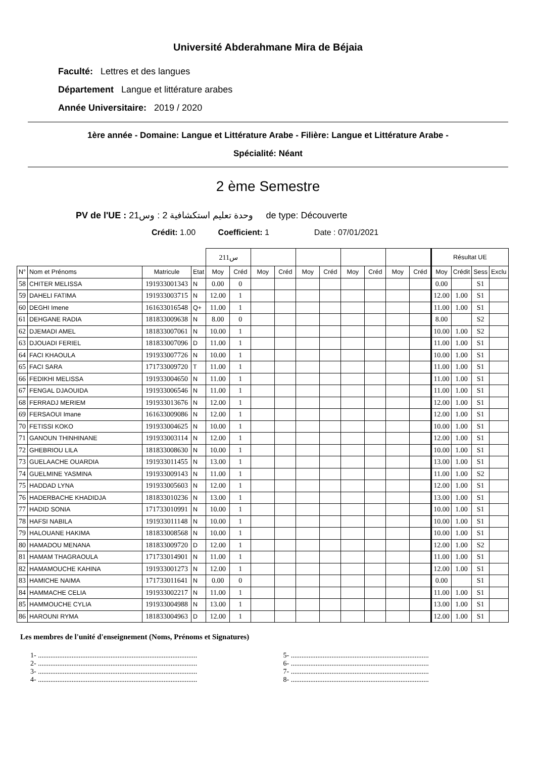Université Abderahmane Mira de Béjaia
Faculté: Lettres et des langues
Département Langue et littérature arabes
Année Universitaire: 2019 / 2020
1ère année - Domaine: Langue et Littérature Arabe - Filière: Langue et Littérature Arabe -
Spécialité: Néant
2 ème Semestre
PV de l'UE : وحدة تعليم استكشافية 2 : وس21 de type: Découverte
Crédit: 1.00 Coefficient: 1 Date : 07/01/2021
| | | | | س211 | | | | | | | | | | Résultat UE | | | |
| --- | --- | --- | --- | --- | --- | --- | --- | --- | --- | --- | --- | --- | --- | --- | --- | --- | --- |
| N° | Nom et Prénoms | Matricule | Etat | Moy | Créd | Moy | Créd | Moy | Créd | Moy | Créd | Moy | Créd | Moy | Crédit | Sess | Exclu |
| 58 | CHITER MELISSA | 191933001343 | N | 0.00 | 0 | | | | | | | | | 0.00 | | S1 | |
| 59 | DAHELI FATIMA | 191933003715 | N | 12.00 | 1 | | | | | | | | | 12.00 | 1.00 | S1 | |
| 60 | DEGHI Imene | 161633016548 | Q+ | 11.00 | 1 | | | | | | | | | 11.00 | 1.00 | S1 | |
| 61 | DEHGANE RADIA | 181833009638 | N | 8.00 | 0 | | | | | | | | | 8.00 | | S2 | |
| 62 | DJEMADI AMEL | 181833007061 | N | 10.00 | 1 | | | | | | | | | 10.00 | 1.00 | S2 | |
| 63 | DJOUADI FERIEL | 181833007096 | D | 11.00 | 1 | | | | | | | | | 11.00 | 1.00 | S1 | |
| 64 | FACI KHAOULA | 191933007726 | N | 10.00 | 1 | | | | | | | | | 10.00 | 1.00 | S1 | |
| 65 | FACI SARA | 171733009720 | T | 11.00 | 1 | | | | | | | | | 11.00 | 1.00 | S1 | |
| 66 | FEDIKHI MELISSA | 191933004650 | N | 11.00 | 1 | | | | | | | | | 11.00 | 1.00 | S1 | |
| 67 | FENGAL DJAOUIDA | 191933006546 | N | 11.00 | 1 | | | | | | | | | 11.00 | 1.00 | S1 | |
| 68 | FERRADJ MERIEM | 191933013676 | N | 12.00 | 1 | | | | | | | | | 12.00 | 1.00 | S1 | |
| 69 | FERSAOUI Imane | 161633009086 | N | 12.00 | 1 | | | | | | | | | 12.00 | 1.00 | S1 | |
| 70 | FETISSI KOKO | 191933004625 | N | 10.00 | 1 | | | | | | | | | 10.00 | 1.00 | S1 | |
| 71 | GANOUN THINHINANE | 191933003114 | N | 12.00 | 1 | | | | | | | | | 12.00 | 1.00 | S1 | |
| 72 | GHEBRIOU LILA | 181833008630 | N | 10.00 | 1 | | | | | | | | | 10.00 | 1.00 | S1 | |
| 73 | GUELAACHE OUARDIA | 191933011455 | N | 13.00 | 1 | | | | | | | | | 13.00 | 1.00 | S1 | |
| 74 | GUELMINE YASMINA | 191933009143 | N | 11.00 | 1 | | | | | | | | | 11.00 | 1.00 | S2 | |
| 75 | HADDAD LYNA | 191933005603 | N | 12.00 | 1 | | | | | | | | | 12.00 | 1.00 | S1 | |
| 76 | HADERBACHE KHADIDJA | 181833010236 | N | 13.00 | 1 | | | | | | | | | 13.00 | 1.00 | S1 | |
| 77 | HADID SONIA | 171733010991 | N | 10.00 | 1 | | | | | | | | | 10.00 | 1.00 | S1 | |
| 78 | HAFSI NABILA | 191933011148 | N | 10.00 | 1 | | | | | | | | | 10.00 | 1.00 | S1 | |
| 79 | HALOUANE HAKIMA | 181833008568 | N | 10.00 | 1 | | | | | | | | | 10.00 | 1.00 | S1 | |
| 80 | HAMADOU MENANA | 181833009720 | D | 12.00 | 1 | | | | | | | | | 12.00 | 1.00 | S2 | |
| 81 | HAMAM THAGRAOULA | 171733014901 | N | 11.00 | 1 | | | | | | | | | 11.00 | 1.00 | S1 | |
| 82 | HAMAMOUCHE KAHINA | 191933001273 | N | 12.00 | 1 | | | | | | | | | 12.00 | 1.00 | S1 | |
| 83 | HAMICHE NAIMA | 171733011641 | N | 0.00 | 0 | | | | | | | | | 0.00 | | S1 | |
| 84 | HAMMACHE CELIA | 191933002217 | N | 11.00 | 1 | | | | | | | | | 11.00 | 1.00 | S1 | |
| 85 | HAMMOUCHE CYLIA | 191933004988 | N | 13.00 | 1 | | | | | | | | | 13.00 | 1.00 | S1 | |
| 86 | HAROUNI RYMA | 181833004963 | D | 12.00 | 1 | | | | | | | | | 12.00 | 1.00 | S1 | |
Les membres de l'unité d'enseignement (Noms, Prénoms et Signatures)
1- ..........................................................................................
2- ..........................................................................................
3- ..........................................................................................
4- ..........................................................................................
5- ..............................................................................
6- ..............................................................................
7- ..............................................................................
8- ..............................................................................